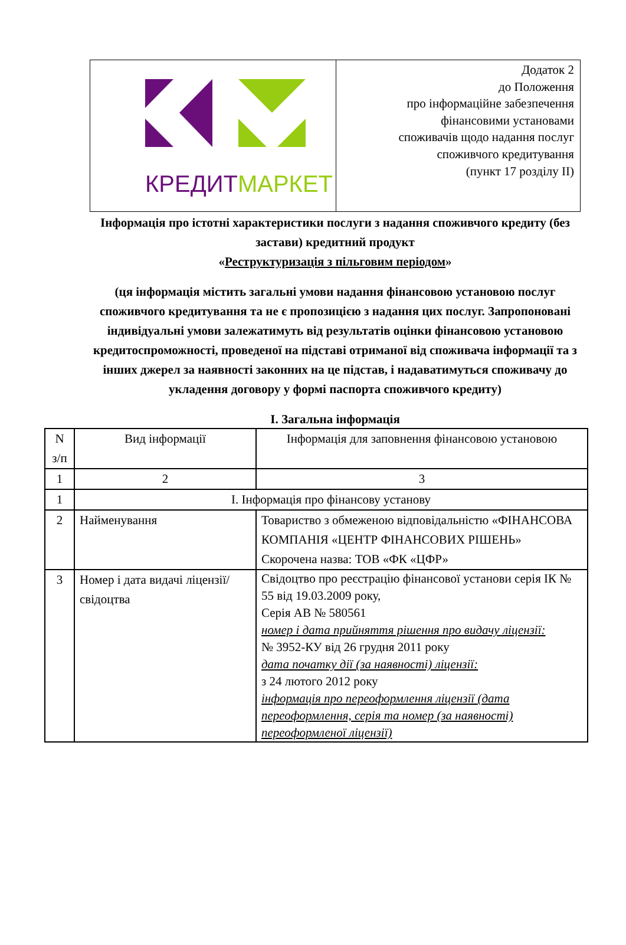| КРЕДИТ МАРКЕТ | Додаток 2 до Положення про інформаційне забезпечення фінансовими установами споживачів щодо надання послуг споживчого кредитування (пункт 17 розділу ІІ) |
Інформація про істотні характеристики послуги з надання споживчого кредиту (без застави) кредитний продукт
«Реструктуризація з пільговим періодом»
(ця інформація містить загальні умови надання фінансовою установою послуг споживчого кредитування та не є пропозицією з надання цих послуг. Запропоновані індивідуальні умови залежатимуть від результатів оцінки фінансовою установою кредитоспроможності, проведеної на підставі отриманої від споживача інформації та з інших джерел за наявності законних на це підстав, і надаватимуться споживачу до укладення договору у формі паспорта споживчого кредиту)
І. Загальна інформація
| N з/п | Вид інформації | Інформація для заповнення фінансовою установою |
| 1 | 2 | 3 |
| 1 | І. Інформація про фінансову установу | |
| 2 | Найменування | Товариство з обмеженою відповідальністю «ФІНАНСОВА КОМПАНІЯ «ЦЕНТР ФІНАНСОВИХ РІШЕНЬ» Скорочена назва: ТОВ «ФК «ЦФР» |
| 3 | Номер і дата видачі ліцензії/свідоцтва | Свідоцтво про реєстрацію фінансової установи серія ІК № 55 від 19.03.2009 року, Серія АВ № 580561 номер і дата прийняття рішення про видачу ліцензії: № 3952-КУ від 26 грудня 2011 року дата початку дії (за наявності) ліцензії: з 24 лютого 2012 року інформація про переоформлення ліцензії (дата переоформлення, серія та номер (за наявності) переоформленої ліцензії) |